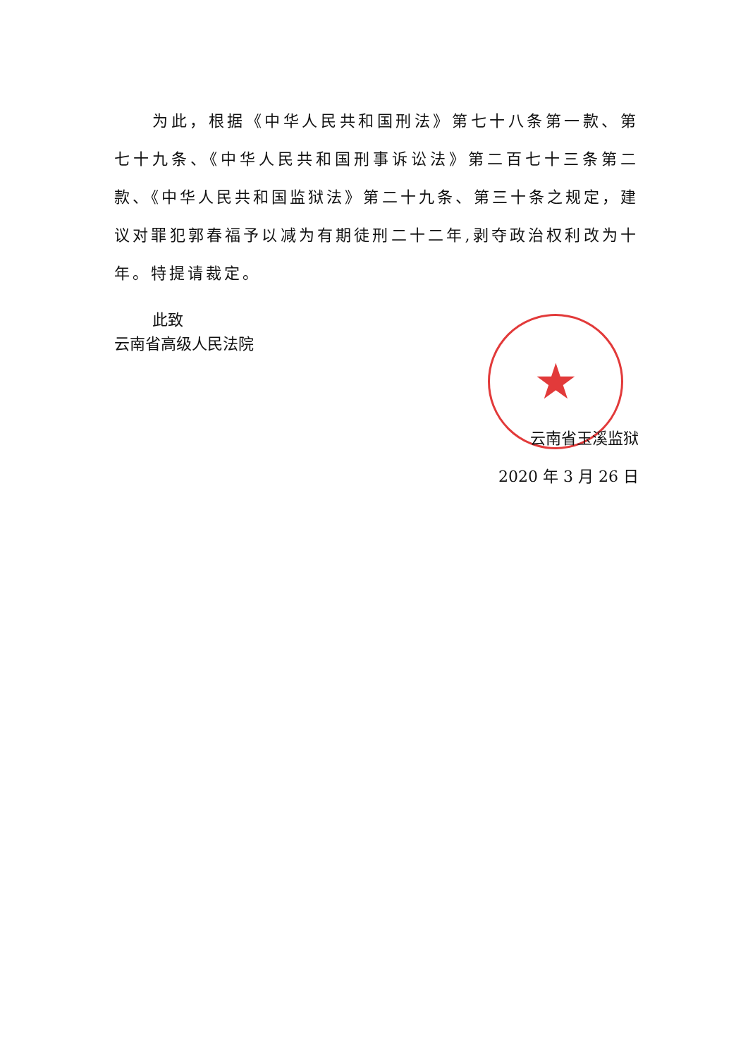★
为此，根据《中华人民共和国刑法》第七十八条第一款、第七十九条、《中华人民共和国刑事诉讼法》第二百七十三条第二款、《中华人民共和国监狱法》第二十九条、第三十条之规定，建议对罪犯郭春福予以减为有期徒刑二十二年,剥夺政治权利改为十年。特提请裁定。
此致
云南省高级人民法院
云南省玉溪监狱
2020 年 3 月 26 日